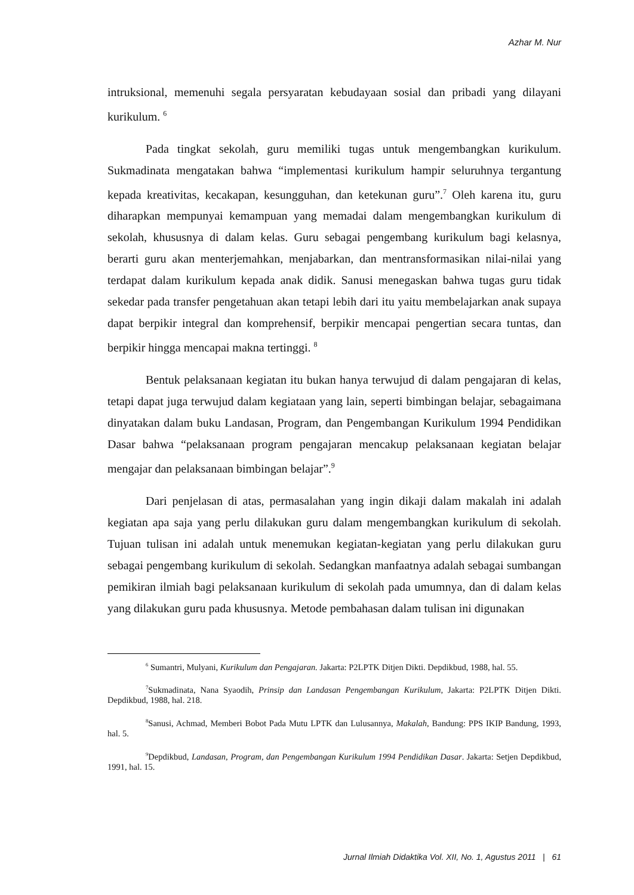Azhar M. Nur
intruksional, memenuhi segala persyaratan kebudayaan sosial dan pribadi yang dilayani kurikulum. <sup>6</sup>
Pada tingkat sekolah, guru memiliki tugas untuk mengembangkan kurikulum. Sukmadinata mengatakan bahwa “implementasi kurikulum hampir seluruhnya tergantung kepada kreativitas, kecakapan, kesungguhan, dan ketekunan guru”.<sup>7</sup> Oleh karena itu, guru diharapkan mempunyai kemampuan yang memadai dalam mengembangkan kurikulum di sekolah, khususnya di dalam kelas. Guru sebagai pengembang kurikulum bagi kelasnya, berarti guru akan menterjemahkan, menjabarkan, dan mentransformasikan nilai-nilai yang terdapat dalam kurikulum kepada anak didik. Sanusi menegaskan bahwa tugas guru tidak sekedar pada transfer pengetahuan akan tetapi lebih dari itu yaitu membelajarkan anak supaya dapat berpikir integral dan komprehensif, berpikir mencapai pengertian secara tuntas, dan berpikir hingga mencapai makna tertinggi. <sup>8</sup>
Bentuk pelaksanaan kegiatan itu bukan hanya terwujud di dalam pengajaran di kelas, tetapi dapat juga terwujud dalam kegiataan yang lain, seperti bimbingan belajar, sebagaimana dinyatakan dalam buku Landasan, Program, dan Pengembangan Kurikulum 1994 Pendidikan Dasar bahwa “pelaksanaan program pengajaran mencakup pelaksanaan kegiatan belajar mengajar dan pelaksanaan bimbingan belajar”.<sup>9</sup>
Dari penjelasan di atas, permasalahan yang ingin dikaji dalam makalah ini adalah kegiatan apa saja yang perlu dilakukan guru dalam mengembangkan kurikulum di sekolah. Tujuan tulisan ini adalah untuk menemukan kegiatan-kegiatan yang perlu dilakukan guru sebagai pengembang kurikulum di sekolah. Sedangkan manfaatnya adalah sebagai sumbangan pemikiran ilmiah bagi pelaksanaan kurikulum di sekolah pada umumnya, dan di dalam kelas yang dilakukan guru pada khususnya. Metode pembahasan dalam tulisan ini digunakan
<sup>6</sup> Sumantri, Mulyani, Kurikulum dan Pengajaran. Jakarta: P2LPTK Ditjen Dikti. Depdikbud, 1988, hal. 55.
<sup>7</sup> Sukmadinata, Nana Syaodih, Prinsip dan Landasan Pengembangan Kurikulum, Jakarta: P2LPTK Ditjen Dikti. Depdikbud, 1988, hal. 218.
<sup>8</sup> Sanusi, Achmad, Memberi Bobot Pada Mutu LPTK dan Lulusannya, Makalah, Bandung: PPS IKIP Bandung, 1993, hal. 5.
<sup>9</sup> Depdikbud, Landasan, Program, dan Pengembangan Kurikulum 1994 Pendidikan Dasar. Jakarta: Setjen Depdikbud, 1991, hal. 15.
Jurnal Ilmiah Didaktika Vol. XII, No. 1, Agustus 2011 | 61